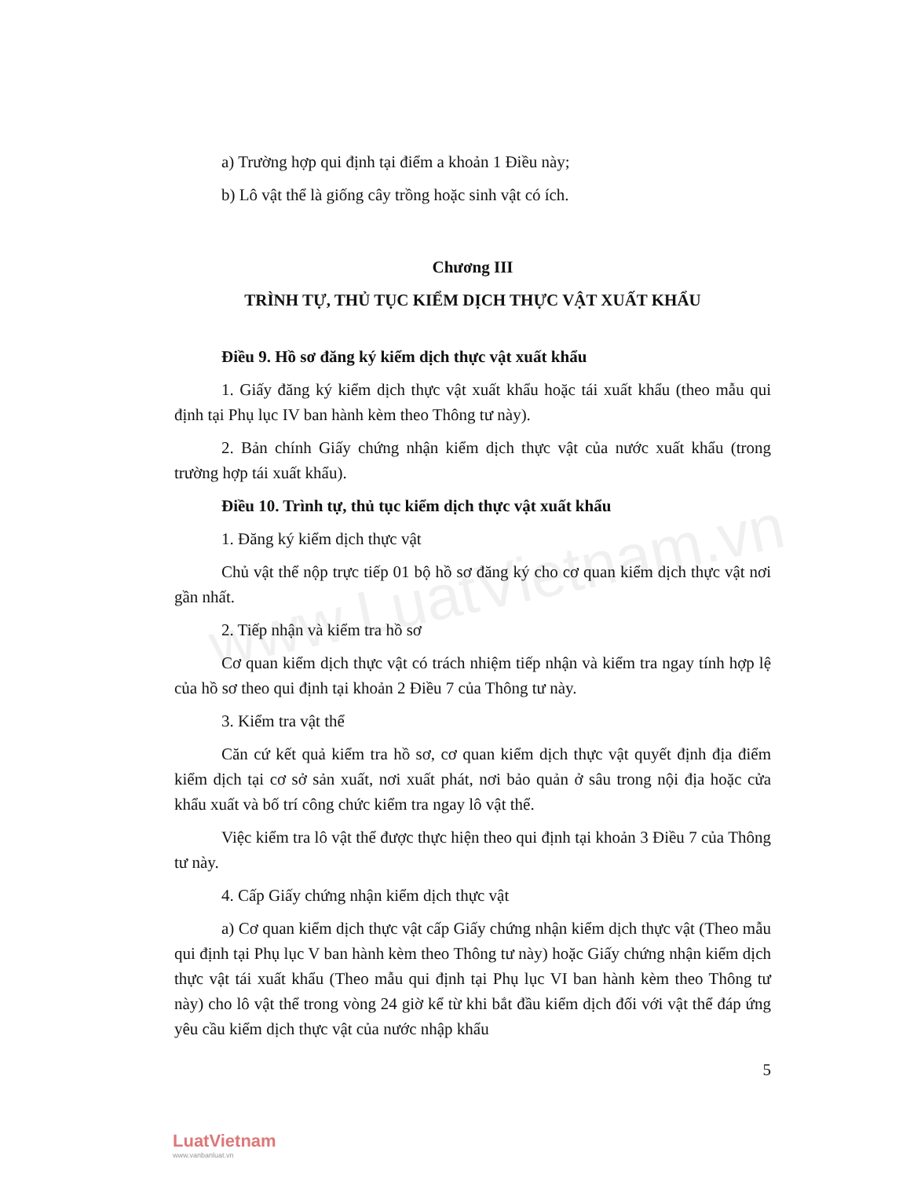www.LuatVietnam.vn
a) Trường hợp qui định tại điểm a khoản 1 Điều này;
b) Lô vật thể là giống cây trồng hoặc sinh vật có ích.
Chương III
TRÌNH TỰ, THỦ TỤC KIỂM DỊCH THỰC VẬT XUẤT KHẨU
Điều 9. Hồ sơ đăng ký kiểm dịch thực vật xuất khẩu
1. Giấy đăng ký kiểm dịch thực vật xuất khẩu hoặc tái xuất khẩu (theo mẫu qui định tại Phụ lục IV ban hành kèm theo Thông tư này).
2. Bản chính Giấy chứng nhận kiểm dịch thực vật của nước xuất khẩu (trong trường hợp tái xuất khẩu).
Điều 10. Trình tự, thủ tục kiểm dịch thực vật xuất khẩu
1. Đăng ký kiểm dịch thực vật
Chủ vật thể nộp trực tiếp 01 bộ hồ sơ đăng ký cho cơ quan kiểm dịch thực vật nơi gần nhất.
2. Tiếp nhận và kiểm tra hồ sơ
Cơ quan kiểm dịch thực vật có trách nhiệm tiếp nhận và kiểm tra ngay tính hợp lệ của hồ sơ theo qui định tại khoản 2 Điều 7 của Thông tư này.
3. Kiểm tra vật thể
Căn cứ kết quả kiểm tra hồ sơ, cơ quan kiểm dịch thực vật quyết định địa điểm kiểm dịch tại cơ sở sản xuất, nơi xuất phát, nơi bảo quản ở sâu trong nội địa hoặc cửa khẩu xuất và bố trí công chức kiểm tra ngay lô vật thể.
Việc kiểm tra lô vật thể được thực hiện theo qui định tại khoản 3 Điều 7 của Thông tư này.
4. Cấp Giấy chứng nhận kiểm dịch thực vật
a) Cơ quan kiểm dịch thực vật cấp Giấy chứng nhận kiểm dịch thực vật (Theo mẫu qui định tại Phụ lục V ban hành kèm theo Thông tư này) hoặc Giấy chứng nhận kiểm dịch thực vật tái xuất khẩu (Theo mẫu qui định tại Phụ lục VI ban hành kèm theo Thông tư này) cho lô vật thể trong vòng 24 giờ kể từ khi bắt đầu kiểm dịch đối với vật thể đáp ứng yêu cầu kiểm dịch thực vật của nước nhập khẩu
5
LuatVietnam
www.vanbanluat.vn